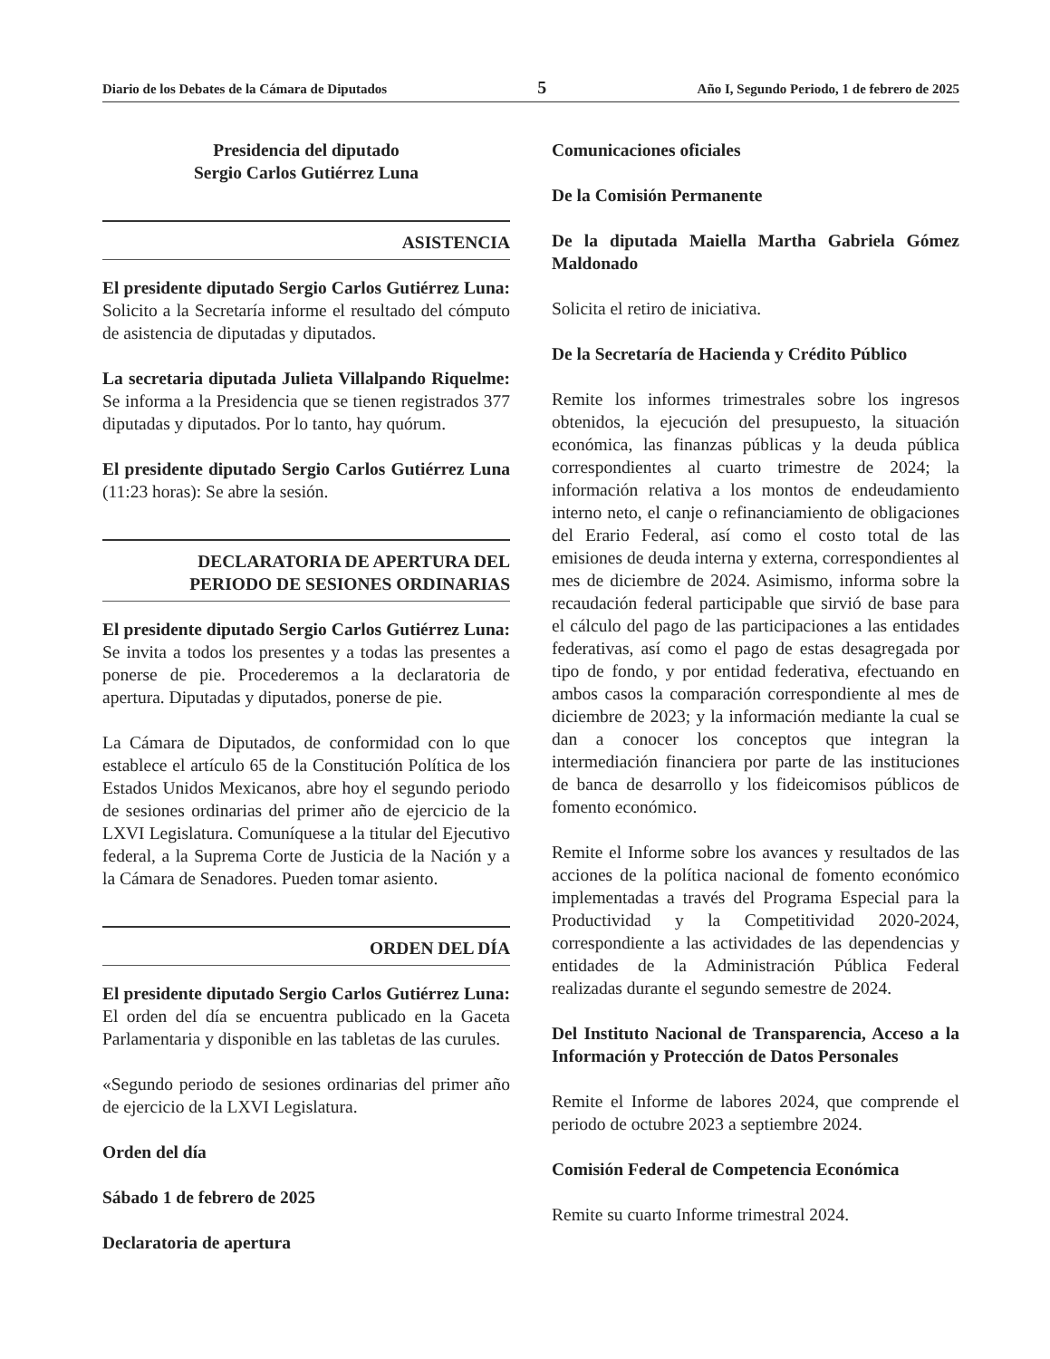Diario de los Debates de la Cámara de Diputados 5 Año I, Segundo Periodo, 1 de febrero de 2025
Presidencia del diputado
Sergio Carlos Gutiérrez Luna
ASISTENCIA
El presidente diputado Sergio Carlos Gutiérrez Luna: Solicito a la Secretaría informe el resultado del cómputo de asistencia de diputadas y diputados.
La secretaria diputada Julieta Villalpando Riquelme: Se informa a la Presidencia que se tienen registrados 377 diputadas y diputados. Por lo tanto, hay quórum.
El presidente diputado Sergio Carlos Gutiérrez Luna (11:23 horas): Se abre la sesión.
DECLARATORIA DE APERTURA DEL
PERIODO DE SESIONES ORDINARIAS
El presidente diputado Sergio Carlos Gutiérrez Luna: Se invita a todos los presentes y a todas las presentes a ponerse de pie. Procederemos a la declaratoria de apertura. Diputadas y diputados, ponerse de pie.
La Cámara de Diputados, de conformidad con lo que establece el artículo 65 de la Constitución Política de los Estados Unidos Mexicanos, abre hoy el segundo periodo de sesiones ordinarias del primer año de ejercicio de la LXVI Legislatura. Comuníquese a la titular del Ejecutivo federal, a la Suprema Corte de Justicia de la Nación y a la Cámara de Senadores. Pueden tomar asiento.
ORDEN DEL DÍA
El presidente diputado Sergio Carlos Gutiérrez Luna: El orden del día se encuentra publicado en la Gaceta Parlamentaria y disponible en las tabletas de las curules.
«Segundo periodo de sesiones ordinarias del primer año de ejercicio de la LXVI Legislatura.
Orden del día
Sábado 1 de febrero de 2025
Declaratoria de apertura
Comunicaciones oficiales
De la Comisión Permanente
De la diputada Maiella Martha Gabriela Gómez Maldonado
Solicita el retiro de iniciativa.
De la Secretaría de Hacienda y Crédito Público
Remite los informes trimestrales sobre los ingresos obtenidos, la ejecución del presupuesto, la situación económica, las finanzas públicas y la deuda pública correspondientes al cuarto trimestre de 2024; la información relativa a los montos de endeudamiento interno neto, el canje o refinanciamiento de obligaciones del Erario Federal, así como el costo total de las emisiones de deuda interna y externa, correspondientes al mes de diciembre de 2024. Asimismo, informa sobre la recaudación federal participable que sirvió de base para el cálculo del pago de las participaciones a las entidades federativas, así como el pago de estas desagregada por tipo de fondo, y por entidad federativa, efectuando en ambos casos la comparación correspondiente al mes de diciembre de 2023; y la información mediante la cual se dan a conocer los conceptos que integran la intermediación financiera por parte de las instituciones de banca de desarrollo y los fideicomisos públicos de fomento económico.
Remite el Informe sobre los avances y resultados de las acciones de la política nacional de fomento económico implementadas a través del Programa Especial para la Productividad y la Competitividad 2020-2024, correspondiente a las actividades de las dependencias y entidades de la Administración Pública Federal realizadas durante el segundo semestre de 2024.
Del Instituto Nacional de Transparencia, Acceso a la Información y Protección de Datos Personales
Remite el Informe de labores 2024, que comprende el periodo de octubre 2023 a septiembre 2024.
Comisión Federal de Competencia Económica
Remite su cuarto Informe trimestral 2024.